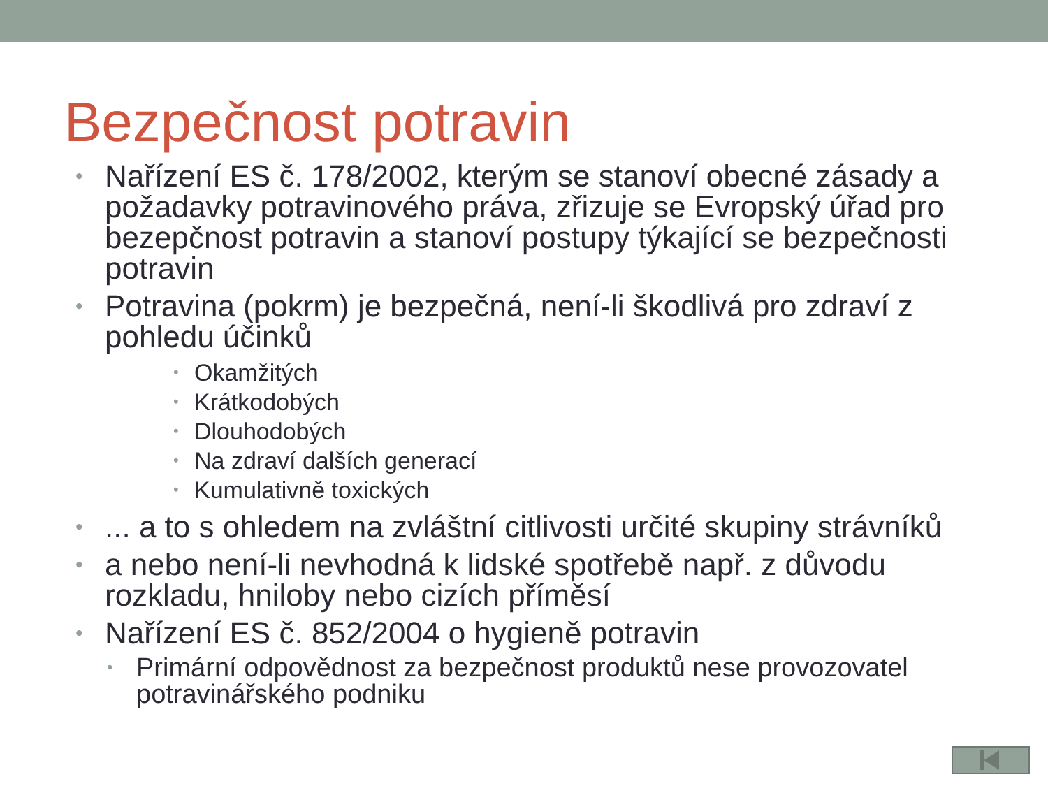Bezpečnost potravin
• Nařízení ES č. 178/2002, kterým se stanoví obecné zásady a požadavky potravinového práva, zřizuje se Evropský úřad pro bezepčnost potravin a stanoví postupy týkající se bezpečnosti potravin
• Potravina (pokrm) je bezpečná, není-li škodlivá pro zdraví z pohledu účinků
• Okamžitých
• Krátkodobých
• Dlouhodobých
• Na zdraví dalších generací
• Kumulativně toxických
•... a to s ohledem na zvláštní citlivosti určité skupiny strávníků
• a nebo není-li nevhodná k lidské spotřebě např. z důvodu rozkladu, hniloby nebo cizích příměsí
• Nařízení ES č. 852/2004 o hygieně potravin
• Primární odpovědnost za bezpečnost produktů nese provozovatel potravinářského podniku